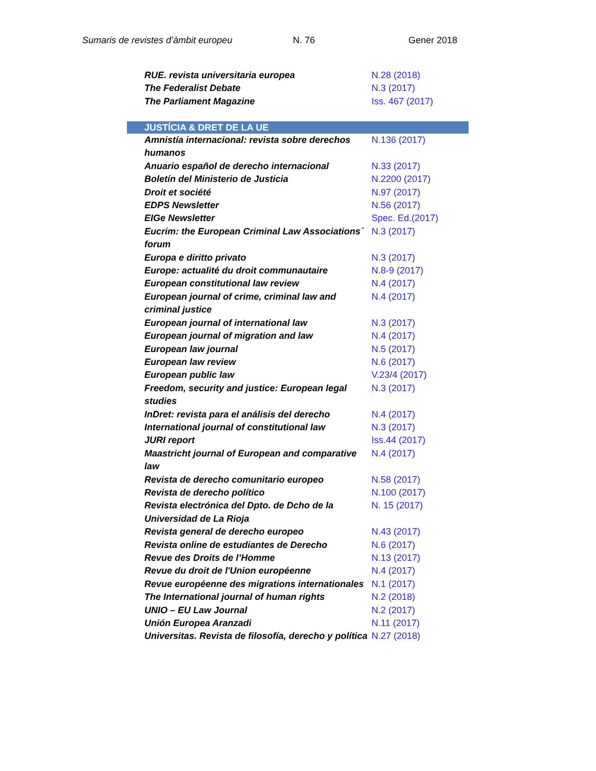Sumaris de revistes d’àmbit europeu N. 76 Gener 2018
| RUE. revista universitaria europea | N.28 (2018) |
| The Federalist Debate | N.3 (2017) |
| The Parliament Magazine | Iss. 467 (2017) |
| JUSTÍCIA & DRET DE LA UE | |
| Amnistía internacional: revista sobre derechos humanos | N.136 (2017) |
| Anuario español de derecho internacional | N.33 (2017) |
| Boletín del Ministerio de Justicia | N.2200 (2017) |
| Droit et société | N.97 (2017) |
| EDPS Newsletter | N.56 (2017) |
| EIGe Newsletter | Spec. Ed.(2017) |
| Eucrim: the European Criminal Law Associations´ forum | N.3 (2017) |
| Europa e diritto privato | N.3 (2017) |
| Europe: actualité du droit communautaire | N.8-9 (2017) |
| European constitutional law review | N.4 (2017) |
| European journal of crime, criminal law and criminal justice | N.4 (2017) |
| European journal of international law | N.3 (2017) |
| European journal of migration and law | N.4 (2017) |
| European law journal | N.5 (2017) |
| European law review | N.6 (2017) |
| European public law | V.23/4 (2017) |
| Freedom, security and justice: European legal studies | N.3 (2017) |
| InDret: revista para el análisis del derecho | N.4 (2017) |
| International journal of constitutional law | N.3 (2017) |
| JURI report | Iss.44 (2017) |
| Maastricht journal of European and comparative law | N.4 (2017) |
| Revista de derecho comunitario europeo | N.58 (2017) |
| Revista de derecho político | N.100 (2017) |
| Revista electrónica del Dpto. de Dcho de la Universidad de La Rioja | N. 15 (2017) |
| Revista general de derecho europeo | N.43 (2017) |
| Revista online de estudiantes de Derecho | N.6 (2017) |
| Revue des Droits de l’Homme | N.13 (2017) |
| Revue du droit de l'Union européenne | N.4 (2017) |
| Revue européenne des migrations internationales | N.1 (2017) |
| The International journal of human rights | N.2 (2018) |
| UNIO – EU Law Journal | N.2 (2017) |
| Unión Europea Aranzadi | N.11 (2017) |
| Universitas. Revista de filosofía, derecho y política | N.27 (2018) |